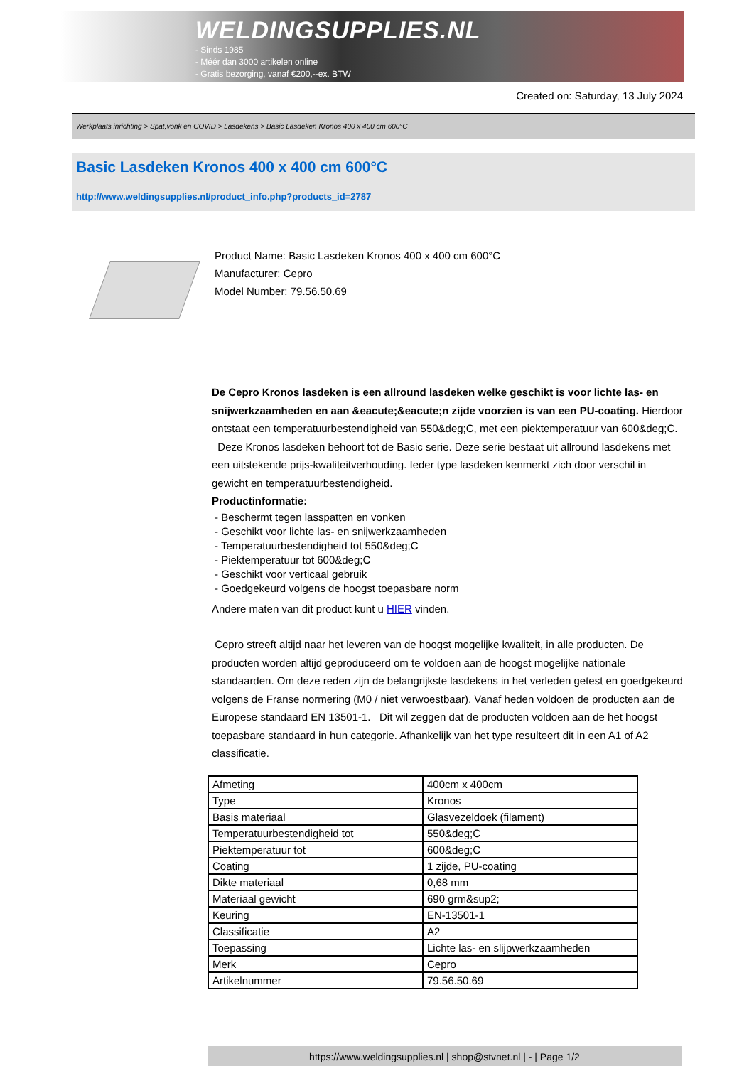WELDINGSUPPLIES.NL
- Sinds 1985
- Méér dan 3000 artikelen online
- Gratis bezorging, vanaf €200,--ex. BTW
Created on: Saturday, 13 July 2024
Werkplaats inrichting > Spat,vonk en COVID > Lasdekens > Basic Lasdeken Kronos 400 x 400 cm 600°C
Basic Lasdeken Kronos 400 x 400 cm 600°C
http://www.weldingsupplies.nl/product_info.php?products_id=2787
Product Name: Basic Lasdeken Kronos 400 x 400 cm 600°C
Manufacturer: Cepro
Model Number: 79.56.50.69
De Cepro Kronos lasdeken is een allround lasdeken welke geschikt is voor lichte las- en snijwerkzaamheden en aan &eacute;&eacute;n zijde voorzien is van een PU-coating. Hierdoor ontstaat een temperatuurbestendigheid van 550&deg;C, met een piektemperatuur van 600&deg;C. Deze Kronos lasdeken behoort tot de Basic serie. Deze serie bestaat uit allround lasdekens met een uitstekende prijs-kwaliteitverhouding. Ieder type lasdeken kenmerkt zich door verschil in gewicht en temperatuurbestendigheid.
Productinformatie:
- Beschermt tegen lasspatten en vonken
- Geschikt voor lichte las- en snijwerkzaamheden
- Temperatuurbestendigheid tot 550&deg;C
- Piektemperatuur tot 600&deg;C
- Geschikt voor verticaal gebruik
- Goedgekeurd volgens de hoogst toepasbare norm
Andere maten van dit product kunt u HIER vinden.
Cepro streeft altijd naar het leveren van de hoogst mogelijke kwaliteit, in alle producten. De producten worden altijd geproduceerd om te voldoen aan de hoogst mogelijke nationale standaarden. Om deze reden zijn de belangrijkste lasdekens in het verleden getest en goedgekeurd volgens de Franse normering (M0 / niet verwoestbaar). Vanaf heden voldoen de producten aan de Europese standaard EN 13501-1. Dit wil zeggen dat de producten voldoen aan de het hoogst toepasbare standaard in hun categorie. Afhankelijk van het type resulteert dit in een A1 of A2 classificatie.
| Afmeting | 400cm x 400cm |
| Type | Kronos |
| Basis materiaal | Glasvezeldoek (filament) |
| Temperatuurbestendigheid tot | 550&deg;C |
| Piektemperatuur tot | 600&deg;C |
| Coating | 1 zijde, PU-coating |
| Dikte materiaal | 0,68 mm |
| Materiaal gewicht | 690 grm&sup2; |
| Keuring | EN-13501-1 |
| Classificatie | A2 |
| Toepassing | Lichte las- en slijpwerkzaamheden |
| Merk | Cepro |
| Artikelnummer | 79.56.50.69 |
https://www.weldingsupplies.nl | shop@stvnet.nl | - | Page 1/2